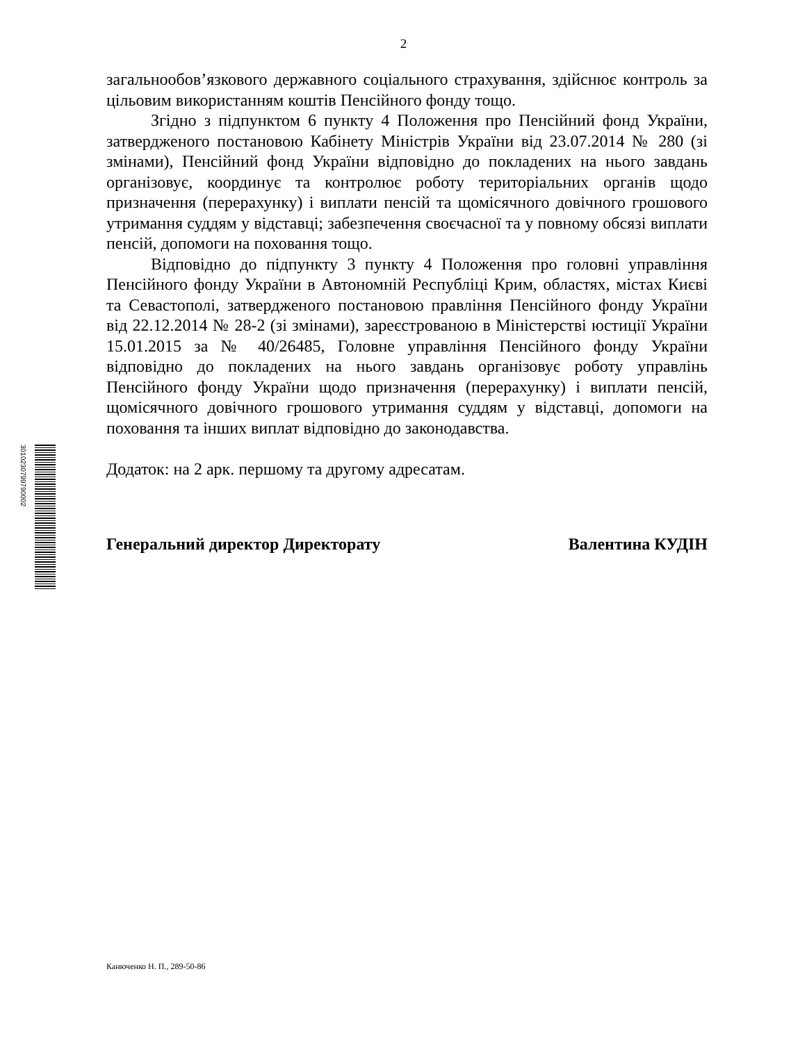2
загальнообов’язкового державного соціального страхування, здійснює контроль за цільовим використанням коштів Пенсійного фонду тощо.
Згідно з підпунктом 6 пункту 4 Положення про Пенсійний фонд України, затвердженого постановою Кабінету Міністрів України від 23.07.2014 № 280 (зі змінами), Пенсійний фонд України відповідно до покладених на нього завдань організовує, координує та контролює роботу територіальних органів щодо призначення (перерахунку) і виплати пенсій та щомісячного довічного грошового утримання суддям у відставці; забезпечення своєчасної та у повному обсязі виплати пенсій, допомоги на поховання тощо.
Відповідно до підпункту 3 пункту 4 Положення про головні управління Пенсійного фонду України в Автономній Республіці Крим, областях, містах Києві та Севастополі, затвердженого постановою правління Пенсійного фонду України від 22.12.2014 № 28-2 (зі змінами), зареєстрованою в Міністерстві юстиції України 15.01.2015 за № 40/26485, Головне управління Пенсійного фонду України відповідно до покладених на нього завдань організовує роботу управлінь Пенсійного фонду України щодо призначення (перерахунку) і виплати пенсій, щомісячного довічного грошового утримання суддям у відставці, допомоги на поховання та інших виплат відповідно до законодавства.
Додаток: на 2 арк. першому та другому адресатам.
Генеральний директор Директорату Валентина КУДІН
3010230799790002
Канюченко Н. П., 289-50-86